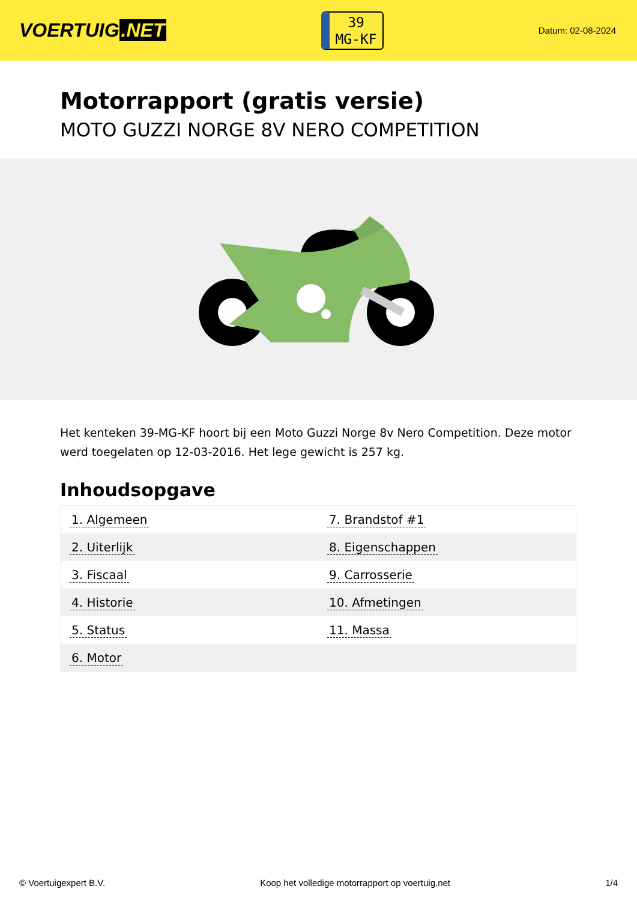VOERTUIG.NET
39
MG-KF
Datum: 02-08-2024
Motorrapport (gratis versie)
MOTO GUZZI NORGE 8V NERO COMPETITION
Het kenteken 39-MG-KF hoort bij een Moto Guzzi Norge 8v Nero Competition. Deze motor werd toegelaten op 12-03-2016. Het lege gewicht is 257 kg.
Inhoudsopgave
| 1. Algemeen | 7. Brandstof #1 |
| 2. Uiterlijk | 8. Eigenschappen |
| 3. Fiscaal | 9. Carrosserie |
| 4. Historie | 10. Afmetingen |
| 5. Status | 11. Massa |
| 6. Motor | |
© Voertuigexpert B.V. Koop het volledige motorrapport op voertuig.net 1/4